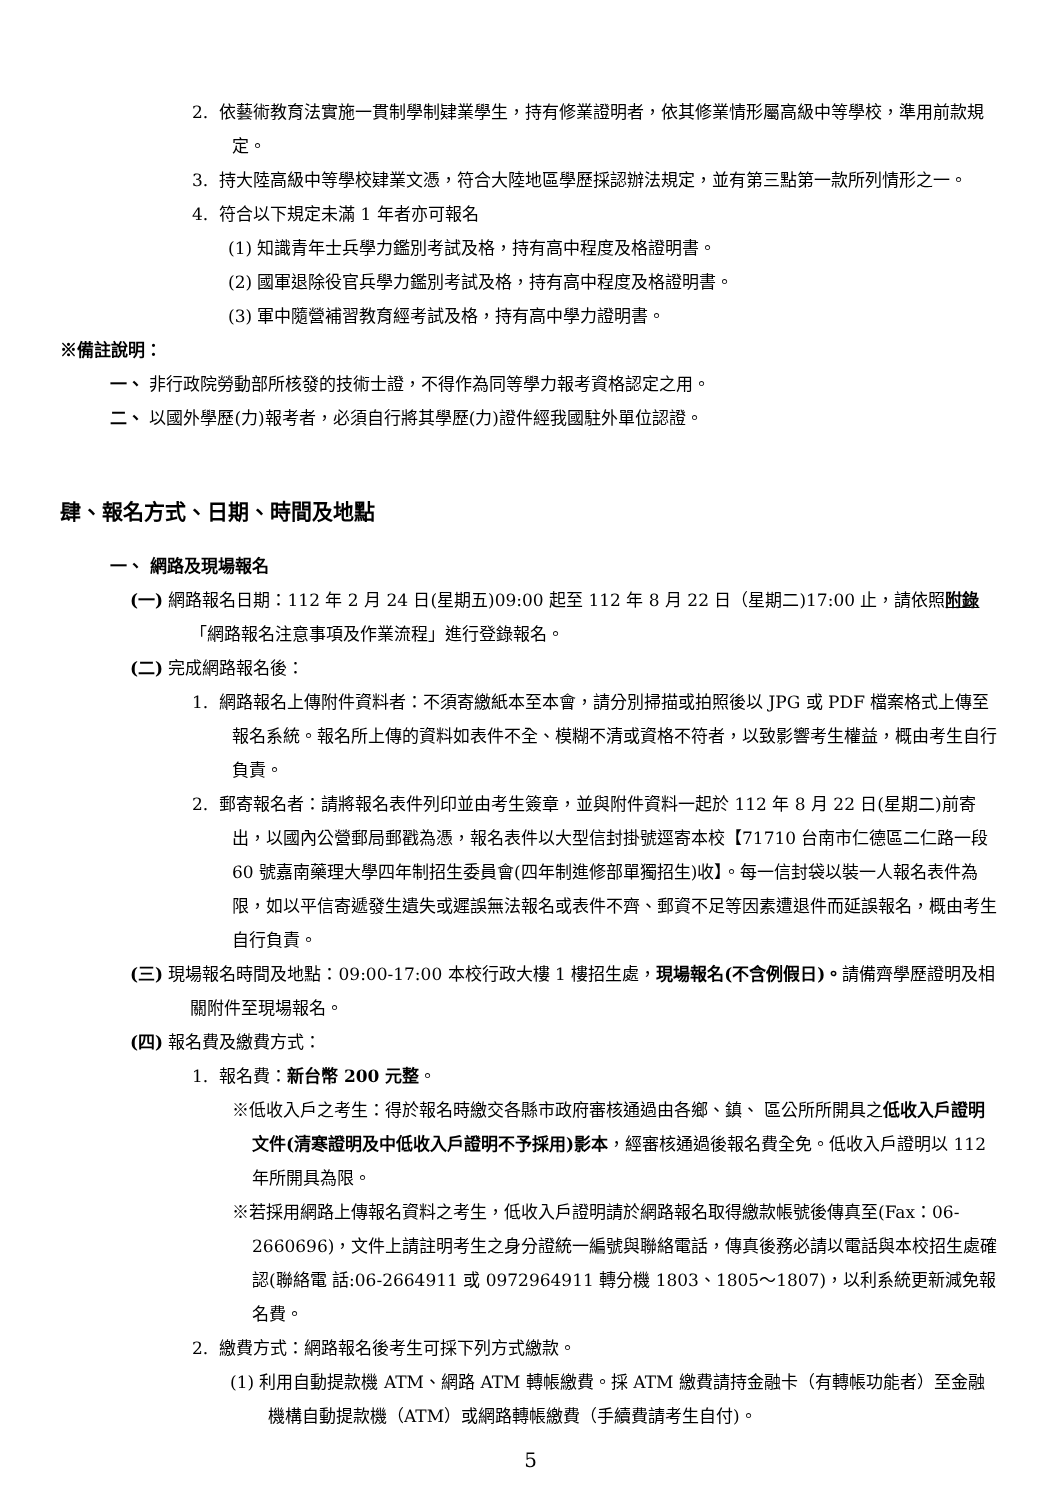2. 依藝術教育法實施一貫制學制肄業學生，持有修業證明者，依其修業情形屬高級中等學校，準用前款規定。
3. 持大陸高級中等學校肄業文憑，符合大陸地區學歷採認辦法規定，並有第三點第一款所列情形之一。
4. 符合以下規定未滿 1 年者亦可報名
(1) 知識青年士兵學力鑑別考試及格，持有高中程度及格證明書。
(2) 國軍退除役官兵學力鑑別考試及格，持有高中程度及格證明書。
(3) 軍中隨營補習教育經考試及格，持有高中學力證明書。
※備註說明：
一、 非行政院勞動部所核發的技術士證，不得作為同等學力報考資格認定之用。
二、 以國外學歷(力)報考者，必須自行將其學歷(力)證件經我國駐外單位認證。
肆、報名方式、日期、時間及地點
一、 網路及現場報名
(一) 網路報名日期：112 年 2 月 24 日(星期五)09:00 起至 112 年 8 月 22 日（星期二)17:00 止，請依照附錄「網路報名注意事項及作業流程」進行登錄報名。
(二) 完成網路報名後：
1. 網路報名上傳附件資料者：不須寄繳紙本至本會，請分別掃描或拍照後以 JPG 或 PDF 檔案格式上傳至報名系統。報名所上傳的資料如表件不全、模糊不清或資格不符者，以致影響考生權益，概由考生自行負責。
2. 郵寄報名者：請將報名表件列印並由考生簽章，並與附件資料一起於 112 年 8 月 22 日(星期二)前寄出，以國內公營郵局郵戳為憑，報名表件以大型信封掛號逕寄本校【71710 台南市仁德區二仁路一段 60 號嘉南藥理大學四年制招生委員會(四年制進修部單獨招生)收】。每一信封袋以裝一人報名表件為限，如以平信寄遞發生遺失或遲誤無法報名或表件不齊、郵資不足等因素遭退件而延誤報名，概由考生自行負責。
(三) 現場報名時間及地點：09:00-17:00 本校行政大樓 1 樓招生處，現場報名(不含例假日)。請備齊學歷證明及相關附件至現場報名。
(四) 報名費及繳費方式：
1. 報名費：新台幣 200 元整。
※低收入戶之考生：得於報名時繳交各縣市政府審核通過由各鄉、鎮、 區公所所開具之低收入戶證明文件(清寒證明及中低收入戶證明不予採用)影本，經審核通過後報名費全免。低收入戶證明以 112 年所開具為限。
※若採用網路上傳報名資料之考生，低收入戶證明請於網路報名取得繳款帳號後傳真至(Fax：06-2660696)，文件上請註明考生之身分證統一編號與聯絡電話，傳真後務必請以電話與本校招生處確認(聯絡電 話:06-2664911 或 0972964911 轉分機 1803、1805～1807)，以利系統更新減免報名費。
2. 繳費方式：網路報名後考生可採下列方式繳款。
(1) 利用自動提款機 ATM、網路 ATM 轉帳繳費。採 ATM 繳費請持金融卡（有轉帳功能者）至金融機構自動提款機（ATM）或網路轉帳繳費（手續費請考生自付)。
5